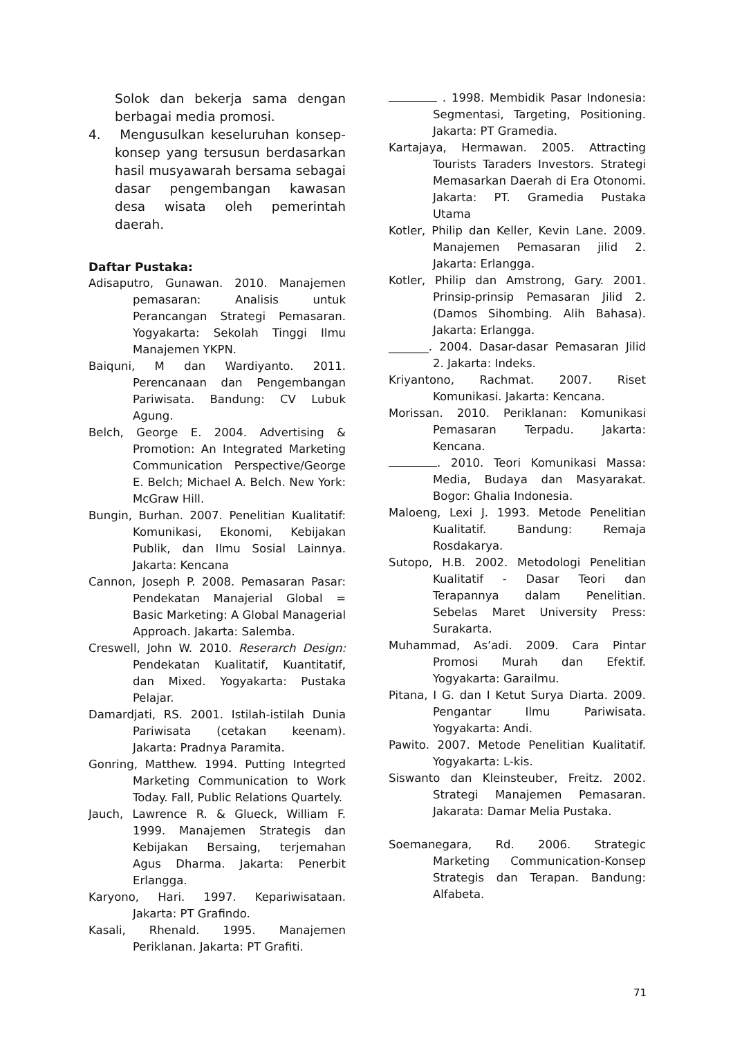Solok dan bekerja sama dengan berbagai media promosi.
4. Mengusulkan keseluruhan konsep-konsep yang tersusun berdasarkan hasil musyawarah bersama sebagai dasar pengembangan kawasan desa wisata oleh pemerintah daerah.
Daftar Pustaka:
Adisaputro, Gunawan. 2010. Manajemen pemasaran: Analisis untuk Perancangan Strategi Pemasaran. Yogyakarta: Sekolah Tinggi Ilmu Manajemen YKPN.
Baiquni, M dan Wardiyanto. 2011. Perencanaan dan Pengembangan Pariwisata. Bandung: CV Lubuk Agung.
Belch, George E. 2004. Advertising & Promotion: An Integrated Marketing Communication Perspective/George E. Belch; Michael A. Belch. New York: McGraw Hill.
Bungin, Burhan. 2007. Penelitian Kualitatif: Komunikasi, Ekonomi, Kebijakan Publik, dan Ilmu Sosial Lainnya. Jakarta: Kencana
Cannon, Joseph P. 2008. Pemasaran Pasar: Pendekatan Manajerial Global = Basic Marketing: A Global Managerial Approach. Jakarta: Salemba.
Creswell, John W. 2010. Reserarch Design: Pendekatan Kualitatif, Kuantitatif, dan Mixed. Yogyakarta: Pustaka Pelajar.
Damardjati, RS. 2001. Istilah-istilah Dunia Pariwisata (cetakan keenam). Jakarta: Pradnya Paramita.
Gonring, Matthew. 1994. Putting Integrted Marketing Communication to Work Today. Fall, Public Relations Quartely.
Jauch, Lawrence R. & Glueck, William F. 1999. Manajemen Strategis dan Kebijakan Bersaing, terjemahan Agus Dharma. Jakarta: Penerbit Erlangga.
Karyono, Hari. 1997. Kepariwisataan. Jakarta: PT Grafindo.
Kasali, Rhenald. 1995. Manajemen Periklanan. Jakarta: PT Grafiti.
. 1998. Membidik Pasar Indonesia: Segmentasi, Targeting, Positioning. Jakarta: PT Gramedia.
Kartajaya, Hermawan. 2005. Attracting Tourists Taraders Investors. Strategi Memasarkan Daerah di Era Otonomi. Jakarta: PT. Gramedia Pustaka Utama
Kotler, Philip dan Keller, Kevin Lane. 2009. Manajemen Pemasaran jilid 2. Jakarta: Erlangga.
Kotler, Philip dan Amstrong, Gary. 2001. Prinsip-prinsip Pemasaran Jilid 2. (Damos Sihombing. Alih Bahasa). Jakarta: Erlangga.
_______. 2004. Dasar-dasar Pemasaran Jilid 2. Jakarta: Indeks.
Kriyantono, Rachmat. 2007. Riset Komunikasi. Jakarta: Kencana.
Morissan. 2010. Periklanan: Komunikasi Pemasaran Terpadu. Jakarta: Kencana.
. 2010. Teori Komunikasi Massa: Media, Budaya dan Masyarakat. Bogor: Ghalia Indonesia.
Maloeng, Lexi J. 1993. Metode Penelitian Kualitatif. Bandung: Remaja Rosdakarya.
Sutopo, H.B. 2002. Metodologi Penelitian Kualitatif - Dasar Teori dan Terapannya dalam Penelitian. Sebelas Maret University Press: Surakarta.
Muhammad, As’adi. 2009. Cara Pintar Promosi Murah dan Efektif. Yogyakarta: Garailmu.
Pitana, I G. dan I Ketut Surya Diarta. 2009. Pengantar Ilmu Pariwisata. Yogyakarta: Andi.
Pawito. 2007. Metode Penelitian Kualitatif. Yogyakarta: L-kis.
Siswanto dan Kleinsteuber, Freitz. 2002. Strategi Manajemen Pemasaran. Jakarata: Damar Melia Pustaka.
Soemanegara, Rd. 2006. Strategic Marketing Communication-Konsep Strategis dan Terapan. Bandung: Alfabeta.
71